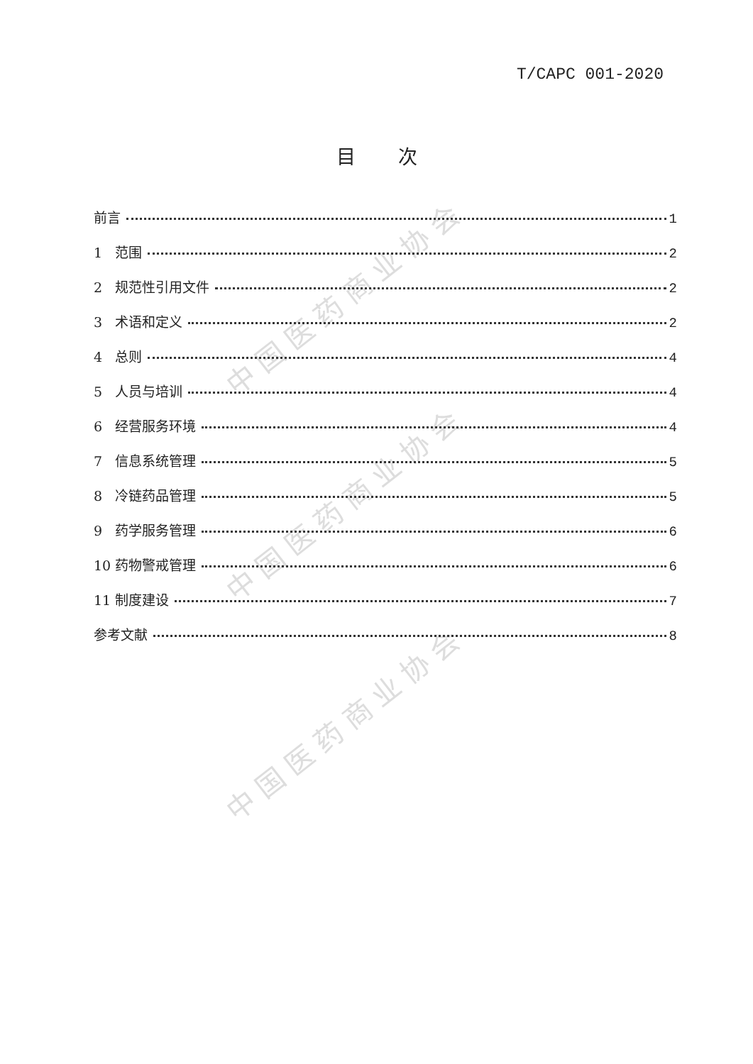中国医药商业协会
中国医药商业协会
中国医药商业协会
T/CAPC 001-2020
目次
前言 1
1 范围 2
2 规范性引用文件 2
3 术语和定义 2
4 总则 4
5 人员与培训 4
6 经营服务环境 4
7 信息系统管理 5
8 冷链药品管理 5
9 药学服务管理 6
10 药物警戒管理 6
11 制度建设 7
参考文献 8